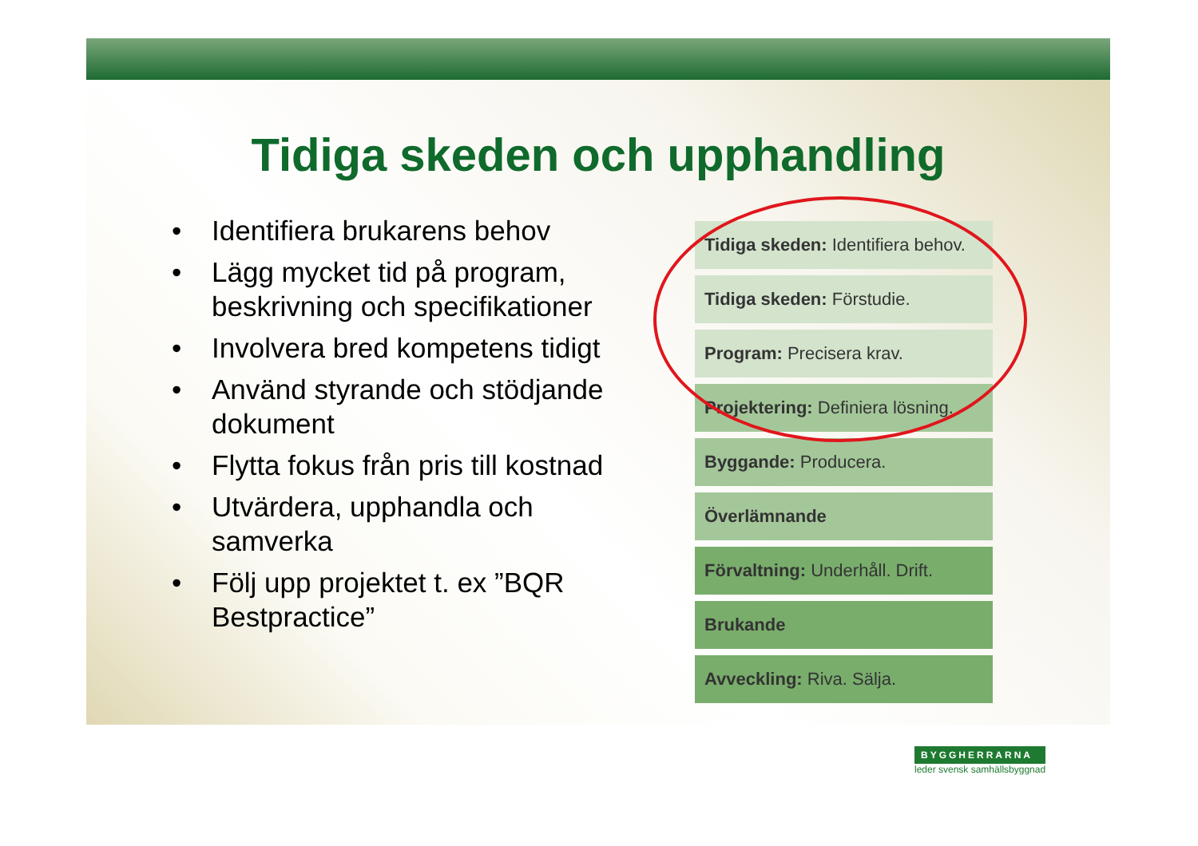Tidiga skeden och upphandling
• Identifiera brukarens behov
• Lägg mycket tid på program, beskrivning och specifikationer
• Involvera bred kompetens tidigt
• Använd styrande och stödjande dokument
• Flytta fokus från pris till kostnad
• Utvärdera, upphandla och samverka
• Följ upp projektet t. ex ”BQR Bestpractice”
Tidiga skeden: Identifiera behov.
Tidiga skeden: Förstudie.
Program: Precisera krav.
Projektering: Definiera lösning.
Byggande: Producera.
Överlämnande
Förvaltning: Underhåll. Drift.
Brukande
Avveckling: Riva. Sälja.
BYGGHERRARNA
leder svensk samhällsbyggnad